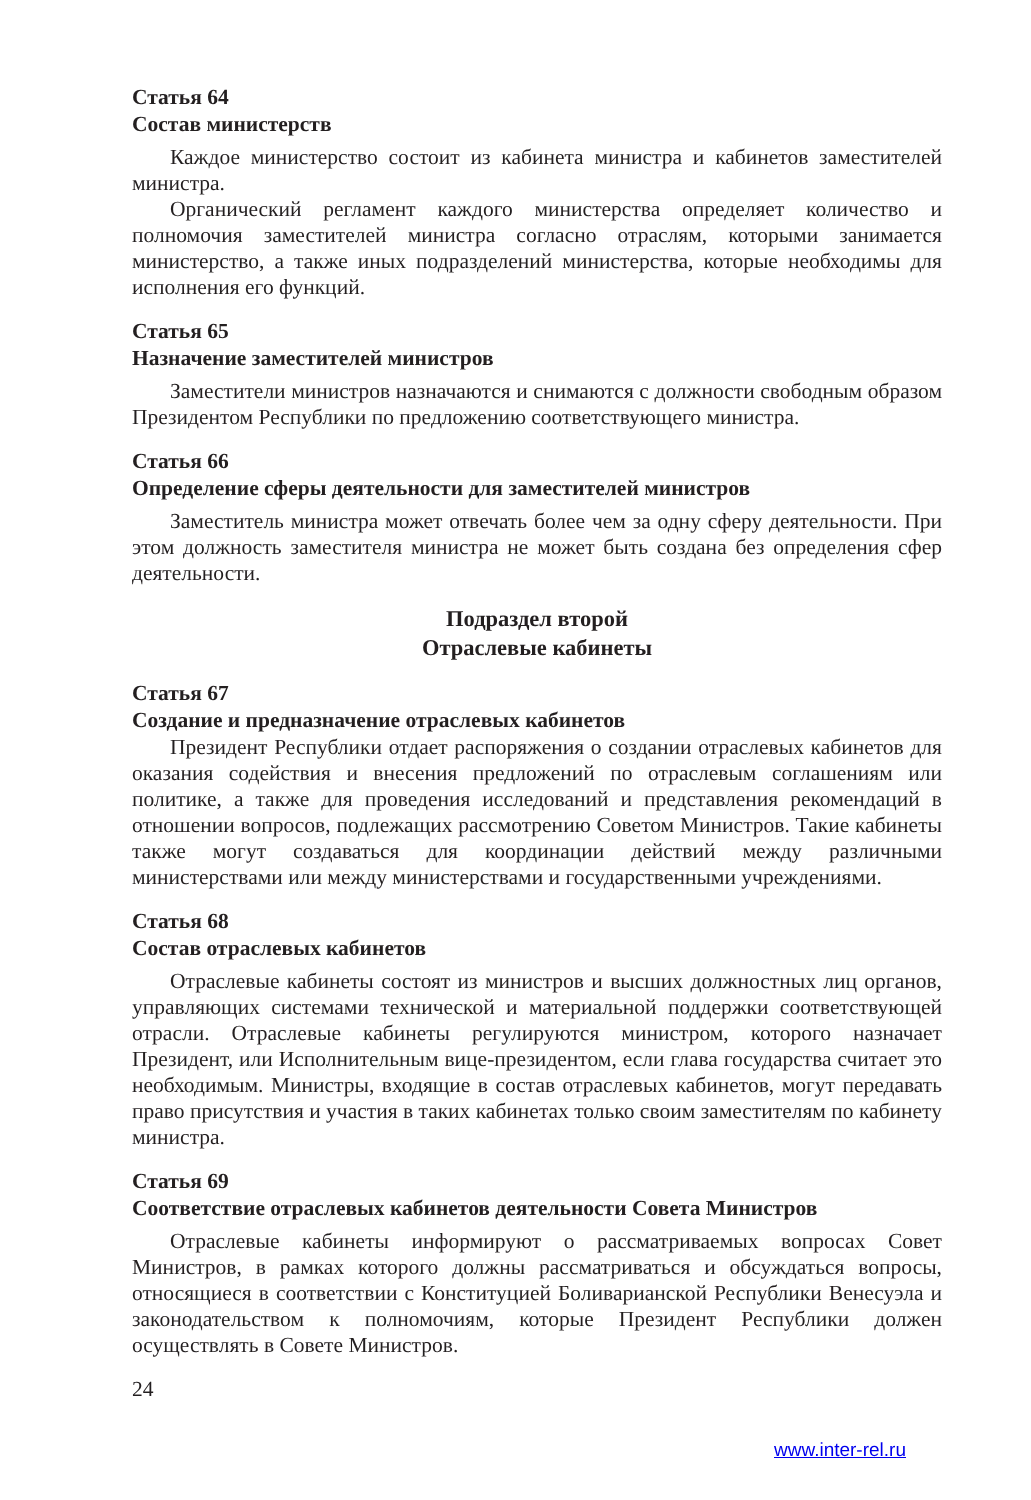Статья 64
Состав министерств
Каждое министерство состоит из кабинета министра и кабинетов заместителей министра.
Органический регламент каждого министерства определяет количество и полномочия заместителей министра согласно отраслям, которыми занимается министерство, а также иных подразделений министерства, которые необходимы для исполнения его функций.
Статья 65
Назначение заместителей министров
Заместители министров назначаются и снимаются с должности свободным образом Президентом Республики по предложению соответствующего министра.
Статья 66
Определение сферы деятельности для заместителей министров
Заместитель министра может отвечать более чем за одну сферу деятельности. При этом должность заместителя министра не может быть создана без определения сфер деятельности.
Подраздел второй
Отраслевые кабинеты
Статья 67
Создание и предназначение отраслевых кабинетов
Президент Республики отдает распоряжения о создании отраслевых кабинетов для оказания содействия и внесения предложений по отраслевым соглашениям или политике, а также для проведения исследований и представления рекомендаций в отношении вопросов, подлежащих рассмотрению Советом Министров. Такие кабинеты также могут создаваться для координации действий между различными министерствами или между министерствами и государственными учреждениями.
Статья 68
Состав отраслевых кабинетов
Отраслевые кабинеты состоят из министров и высших должностных лиц органов, управляющих системами технической и материальной поддержки соответствующей отрасли. Отраслевые кабинеты регулируются министром, которого назначает Президент, или Исполнительным вице-президентом, если глава государства считает это необходимым. Министры, входящие в состав отраслевых кабинетов, могут передавать право присутствия и участия в таких кабинетах только своим заместителям по кабинету министра.
Статья 69
Соответствие отраслевых кабинетов деятельности Совета Министров
Отраслевые кабинеты информируют о рассматриваемых вопросах Совет Министров, в рамках которого должны рассматриваться и обсуждаться вопросы, относящиеся в соответствии с Конституцией Боливарианской Республики Венесуэла и законодательством к полномочиям, которые Президент Республики должен осуществлять в Совете Министров.
24
www.inter-rel.ru